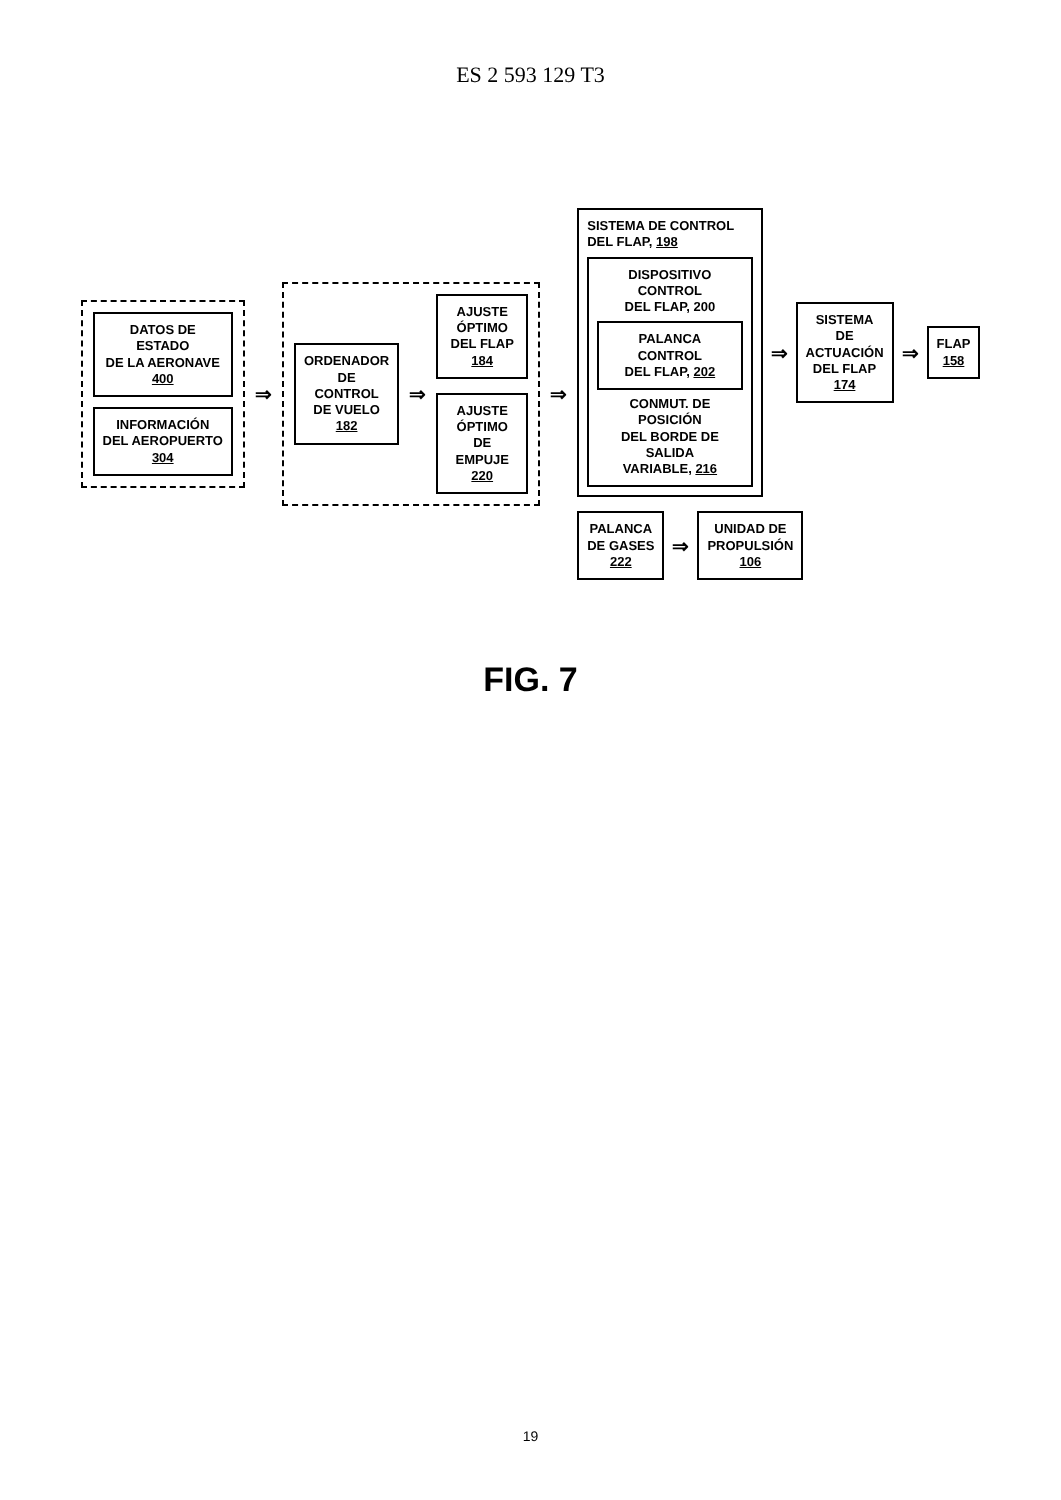ES 2 593 129 T3
DATOS DE ESTADO
DE LA AERONAVE
400
INFORMACIÓN
DEL AEROPUERTO
304
⇒
ORDENADOR
DE CONTROL
DE VUELO
182
⇒
AJUSTE
ÓPTIMO
DEL FLAP
184
AJUSTE
ÓPTIMO
DE EMPUJE
220
⇒
SISTEMA DE CONTROL
DEL FLAP, 198
DISPOSITIVO CONTROL
DEL FLAP, 200
PALANCA CONTROL
DEL FLAP, 202
CONMUT. DE POSICIÓN
DEL BORDE DE SALIDA
VARIABLE, 216
⇒
SISTEMA DE
ACTUACIÓN
DEL FLAP
174
⇒
FLAP
158
PALANCA
DE GASES
222
⇒
UNIDAD DE
PROPULSIÓN
106
FIG. 7
19